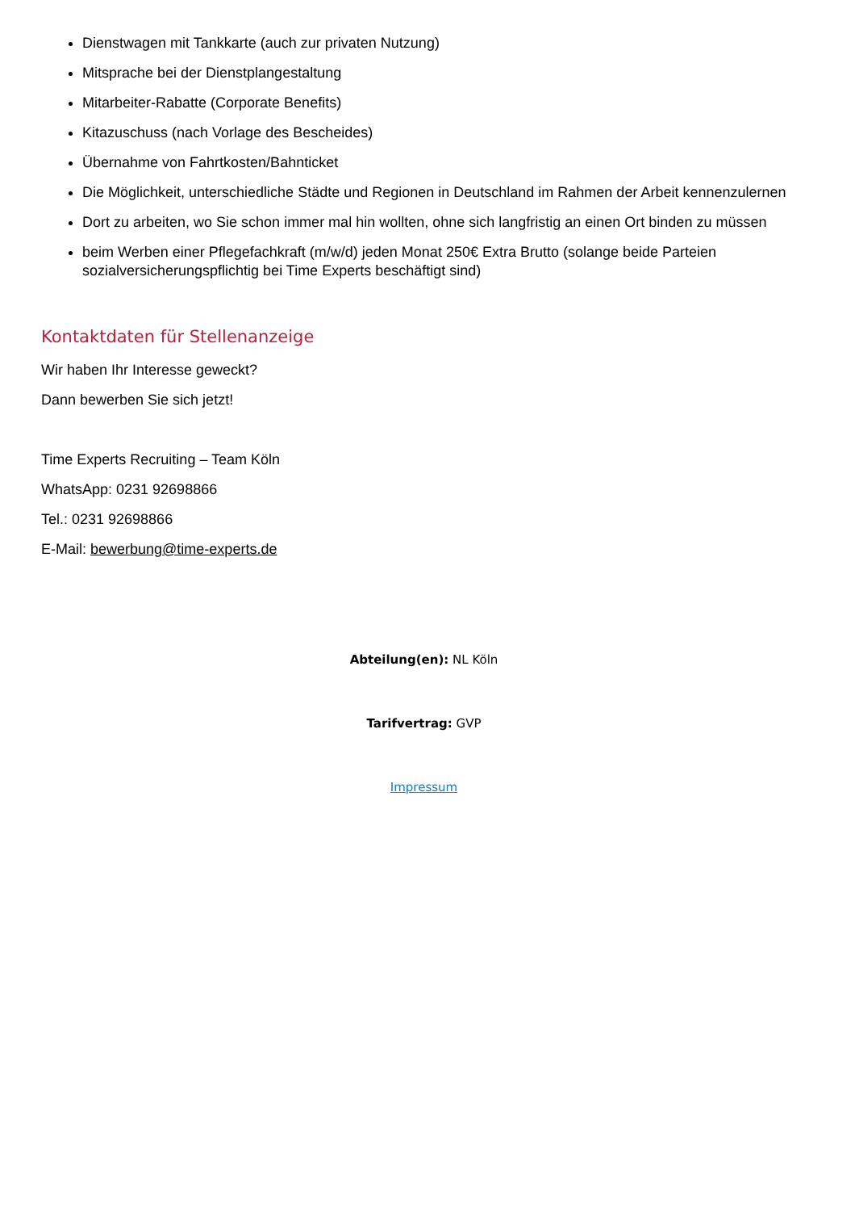Dienstwagen mit Tankkarte (auch zur privaten Nutzung)
Mitsprache bei der Dienstplangestaltung
Mitarbeiter-Rabatte (Corporate Benefits)
Kitazuschuss (nach Vorlage des Bescheides)
Übernahme von Fahrtkosten/Bahnticket
Die Möglichkeit, unterschiedliche Städte und Regionen in Deutschland im Rahmen der Arbeit kennenzulernen
Dort zu arbeiten, wo Sie schon immer mal hin wollten, ohne sich langfristig an einen Ort binden zu müssen
beim Werben einer Pflegefachkraft (m/w/d) jeden Monat 250€ Extra Brutto (solange beide Parteien sozialversicherungspflichtig bei Time Experts beschäftigt sind)
Kontaktdaten für Stellenanzeige
Wir haben Ihr Interesse geweckt?
Dann bewerben Sie sich jetzt!
Time Experts Recruiting – Team Köln
WhatsApp: 0231 92698866
Tel.: 0231 92698866
E-Mail: bewerbung@time-experts.de
Abteilung(en): NL Köln
Tarifvertrag: GVP
Impressum